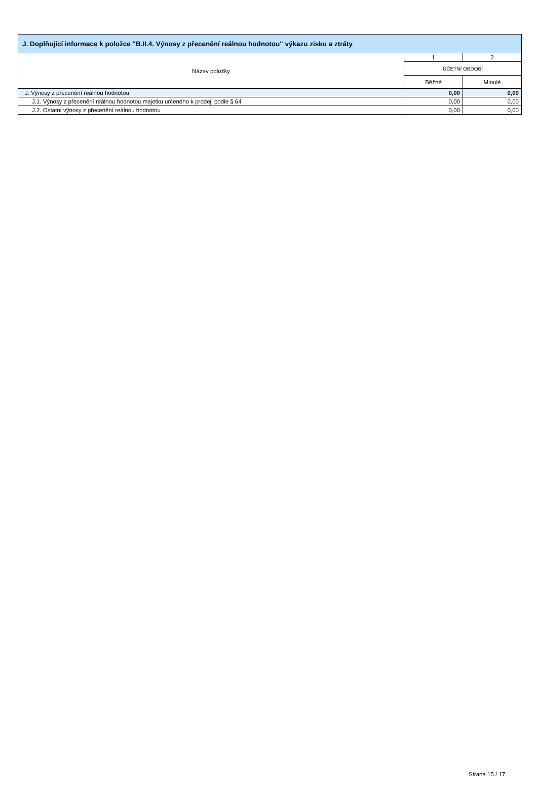| J. Doplňující informace k položce "B.II.4. Výnosy z přecenění reálnou hodnotou" výkazu zisku a ztráty | | |
| --- | --- | --- |
| Název položky | 1 | 2 |
| | ÚČETNÍ OBDOBÍ | |
| | Běžné | Minulé |
| J. Výnosy z přecenění reálnou hodnotou | 0,00 | 0,00 |
| J.1. Výnosy z přecenění reálnou hodnotou majetku určeného k prodeji podle § 64 | 0,00 | 0,00 |
| J.2. Ostatní výnosy z přecenění reálnou hodnotou | 0,00 | 0,00 |
Strana 15 / 17